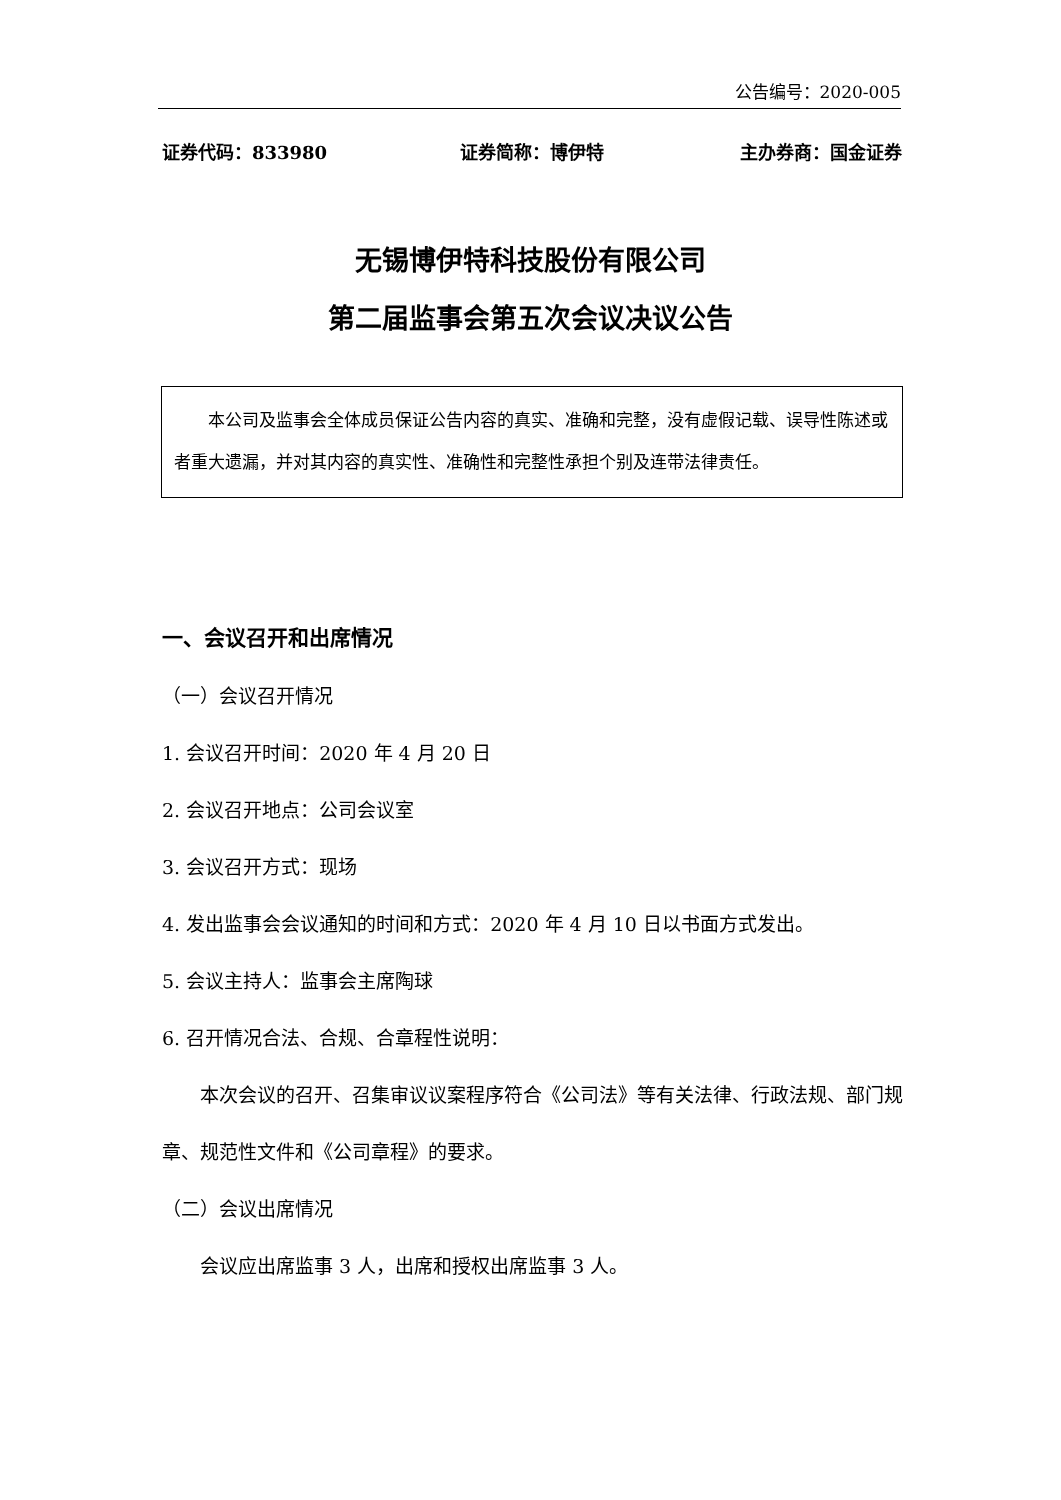公告编号：2020-005
证券代码：833980 证券简称：博伊特 主办券商：国金证券
无锡博伊特科技股份有限公司
第二届监事会第五次会议决议公告
本公司及监事会全体成员保证公告内容的真实、准确和完整，没有虚假记载、误导性陈述或者重大遗漏，并对其内容的真实性、准确性和完整性承担个别及连带法律责任。
一、会议召开和出席情况
（一）会议召开情况
1. 会议召开时间：2020 年 4 月 20 日
2. 会议召开地点：公司会议室
3. 会议召开方式：现场
4. 发出监事会会议通知的时间和方式：2020 年 4 月 10 日以书面方式发出。
5. 会议主持人：监事会主席陶球
6. 召开情况合法、合规、合章程性说明：
本次会议的召开、召集审议议案程序符合《公司法》等有关法律、行政法规、部门规章、规范性文件和《公司章程》的要求。
（二）会议出席情况
会议应出席监事 3 人，出席和授权出席监事 3 人。